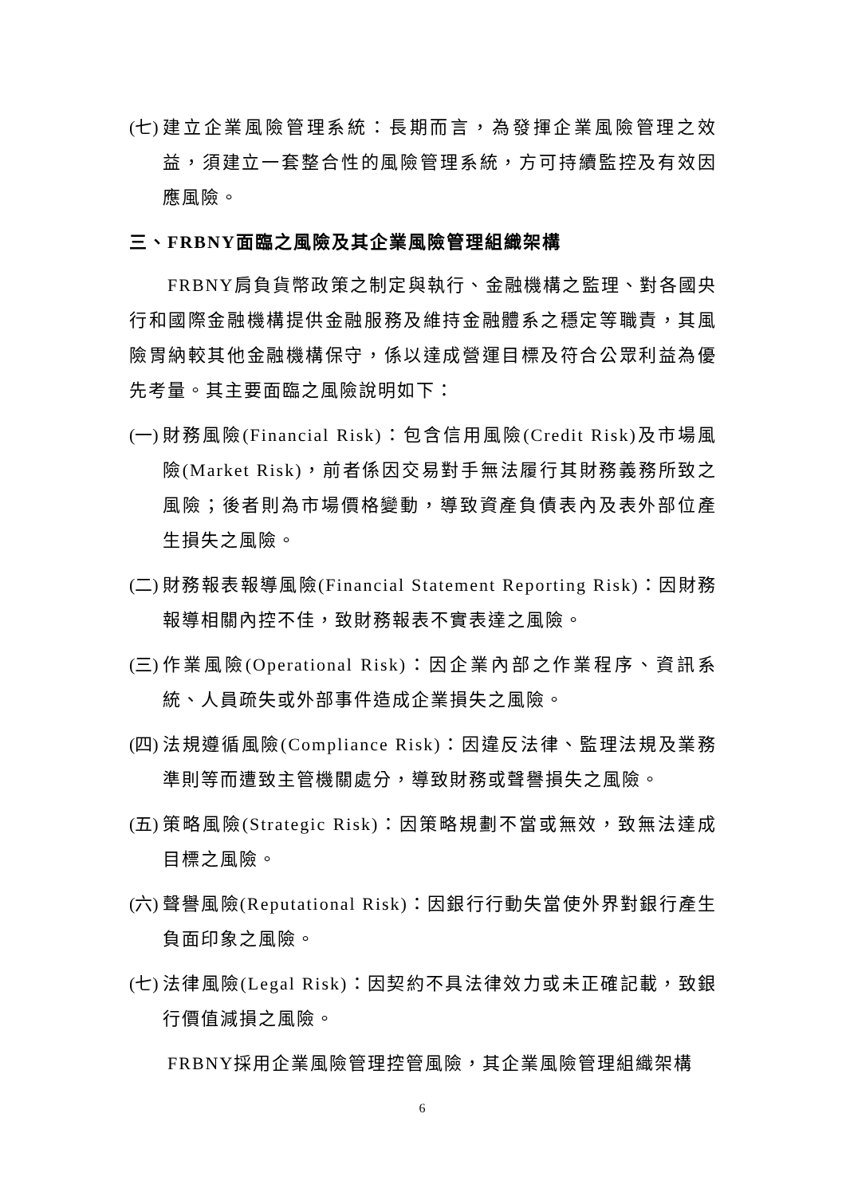(七) 建立企業風險管理系統：長期而言，為發揮企業風險管理之效益，須建立一套整合性的風險管理系統，方可持續監控及有效因應風險。
三、FRBNY面臨之風險及其企業風險管理組織架構
FRBNY肩負貨幣政策之制定與執行、金融機構之監理、對各國央行和國際金融機構提供金融服務及維持金融體系之穩定等職責，其風險胃納較其他金融機構保守，係以達成營運目標及符合公眾利益為優先考量。其主要面臨之風險說明如下：
(一) 財務風險(Financial Risk)：包含信用風險(Credit Risk)及市場風險(Market Risk)，前者係因交易對手無法履行其財務義務所致之風險；後者則為市場價格變動，導致資產負債表內及表外部位產生損失之風險。
(二) 財務報表報導風險(Financial Statement Reporting Risk)：因財務報導相關內控不佳，致財務報表不實表達之風險。
(三) 作業風險(Operational Risk)：因企業內部之作業程序、資訊系統、人員疏失或外部事件造成企業損失之風險。
(四) 法規遵循風險(Compliance Risk)：因違反法律、監理法規及業務準則等而遭致主管機關處分，導致財務或聲譽損失之風險。
(五) 策略風險(Strategic Risk)：因策略規劃不當或無效，致無法達成目標之風險。
(六) 聲譽風險(Reputational Risk)：因銀行行動失當使外界對銀行產生負面印象之風險。
(七) 法律風險(Legal Risk)：因契約不具法律效力或未正確記載，致銀行價值減損之風險。
FRBNY採用企業風險管理控管風險，其企業風險管理組織架構
6